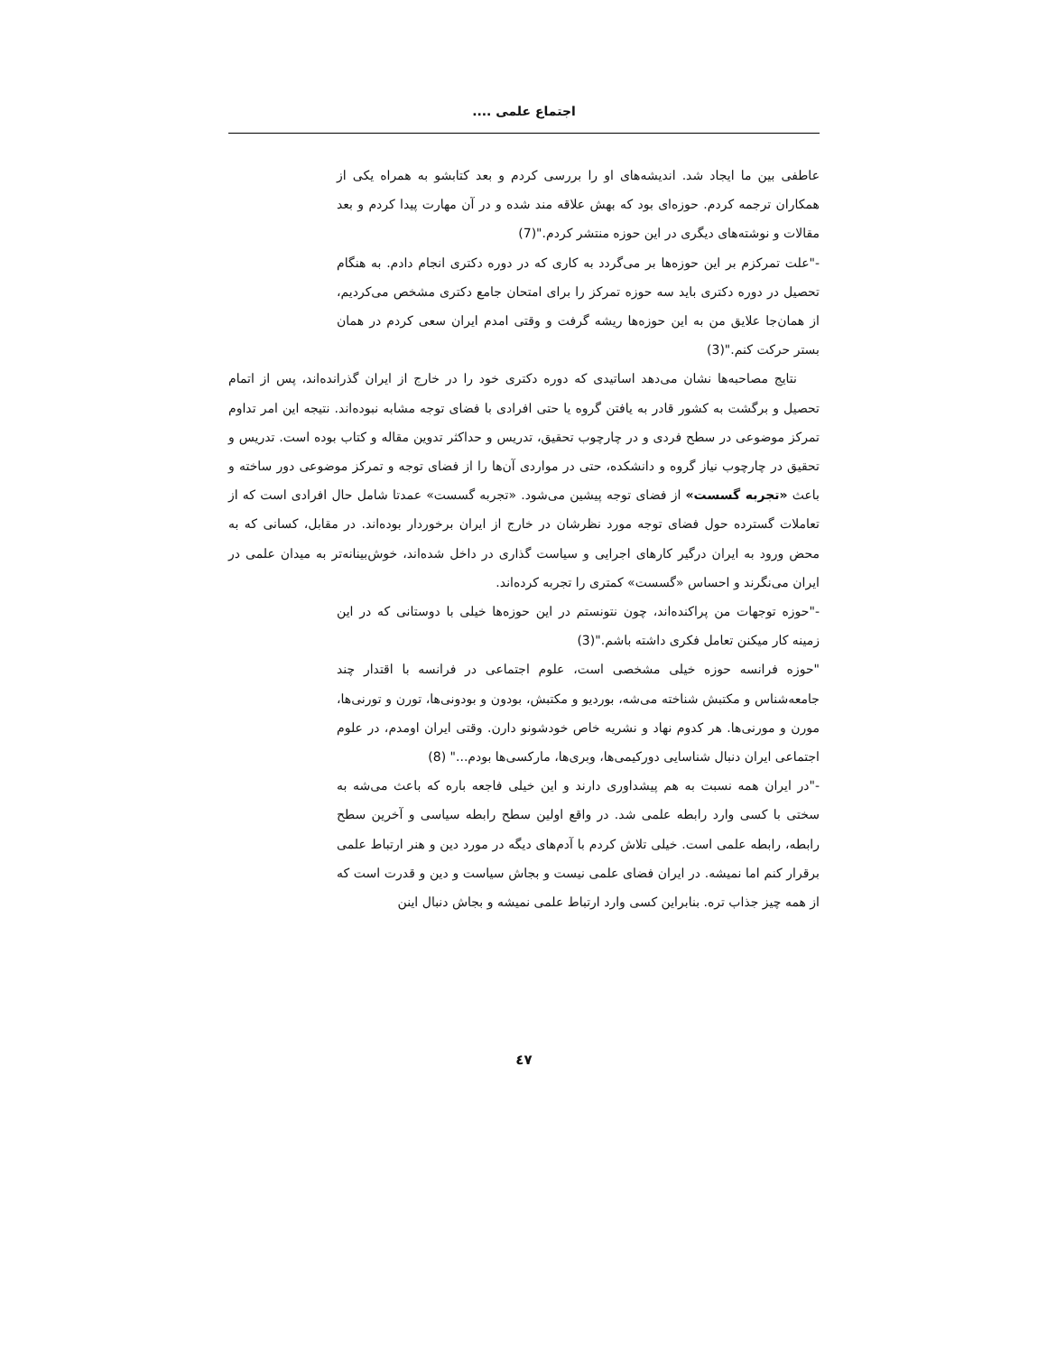اجتماع علمی ....
عاطفی بین ما ایجاد شد. اندیشه‌های او را بررسی کردم و بعد کتابشو به همراه یکی از همکاران ترجمه کردم. حوزه‌ای بود که بهش علاقه مند شده و در آن مهارت پیدا کردم و بعد مقالات و نوشته‌های دیگری در این حوزه منتشر کردم."(7)
-"علت تمرکزم بر این حوزه‌ها بر می‌گردد به کاری که در دوره دکتری انجام دادم. به هنگام تحصیل در دوره دکتری باید سه حوزه تمرکز را برای امتحان جامع دکتری مشخص می‌کردیم، از همان‌جا علایق من به این حوزه‌ها ریشه گرفت و وقتی امدم ایران سعی کردم در همان بستر حرکت کنم."(3)
نتایج مصاحبه‌ها نشان می‌دهد اساتیدی که دوره دکتری خود را در خارج از ایران گذرانده‌اند، پس از اتمام تحصیل و برگشت به کشور قادر به یافتن گروه یا حتی افرادی با فضای توجه مشابه نبوده‌اند. نتیجه این امر تداوم تمرکز موضوعی در سطح فردی و در چارچوب تحقیق، تدریس و حداکثر تدوین مقاله و کتاب بوده است. تدریس و تحقیق در چارچوب نیاز گروه و دانشکده، حتی در مواردی آن‌ها را از فضای توجه و تمرکز موضوعی دور ساخته و باعث «تجربه گسست» از فضای توجه پیشین می‌شود. «تجربه گسست» عمدتا شامل حال افرادی است که از تعاملات گسترده حول فضای توجه مورد نظرشان در خارج از ایران برخوردار بوده‌اند. در مقابل، کسانی که به محض ورود به ایران درگیر کارهای اجرایی و سیاست گذاری در داخل شده‌اند، خوش‌بینانه‌تر به میدان علمی در ایران می‌نگرند و احساس «گسست» کمتری را تجربه کرده‌اند.
-"حوزه توجهات من پراکنده‌اند، چون نتونستم در این حوزه‌ها خیلی با دوستانی که در این زمینه کار میکنن تعامل فکری داشته باشم."(3)
"حوزه فرانسه حوزه خیلی مشخصی است، علوم اجتماعی در فرانسه با اقتدار چند جامعه‌شناس و مکتبش شناخته می‌شه، بوردیو و مکتبش، بودون و بودونی‌ها، تورن و تورنی‌ها، مورن و مورنی‌ها. هر کدوم نهاد و نشریه خاص خودشونو دارن. وقتی ایران اومدم، در علوم اجتماعی ایران دنبال شناسایی دورکیمی‌ها، وبری‌ها، مارکسی‌ها بودم..." (8)
-"در ایران همه نسبت به هم پیشداوری دارند و این خیلی فاجعه باره که باعث می‌شه به سختی با کسی وارد رابطه علمی شد. در واقع اولین سطح رابطه سیاسی و آخرین سطح رابطه، رابطه علمی است. خیلی تلاش کردم با آدم‌های دیگه در مورد دین و هنر ارتباط علمی برقرار کنم اما نمیشه. در ایران فضای علمی نیست و بجاش سیاست و دین و قدرت است که از همه چیز جذاب تره. بنابراین کسی وارد ارتباط علمی نمیشه و بجاش دنبال اینن
٤٧